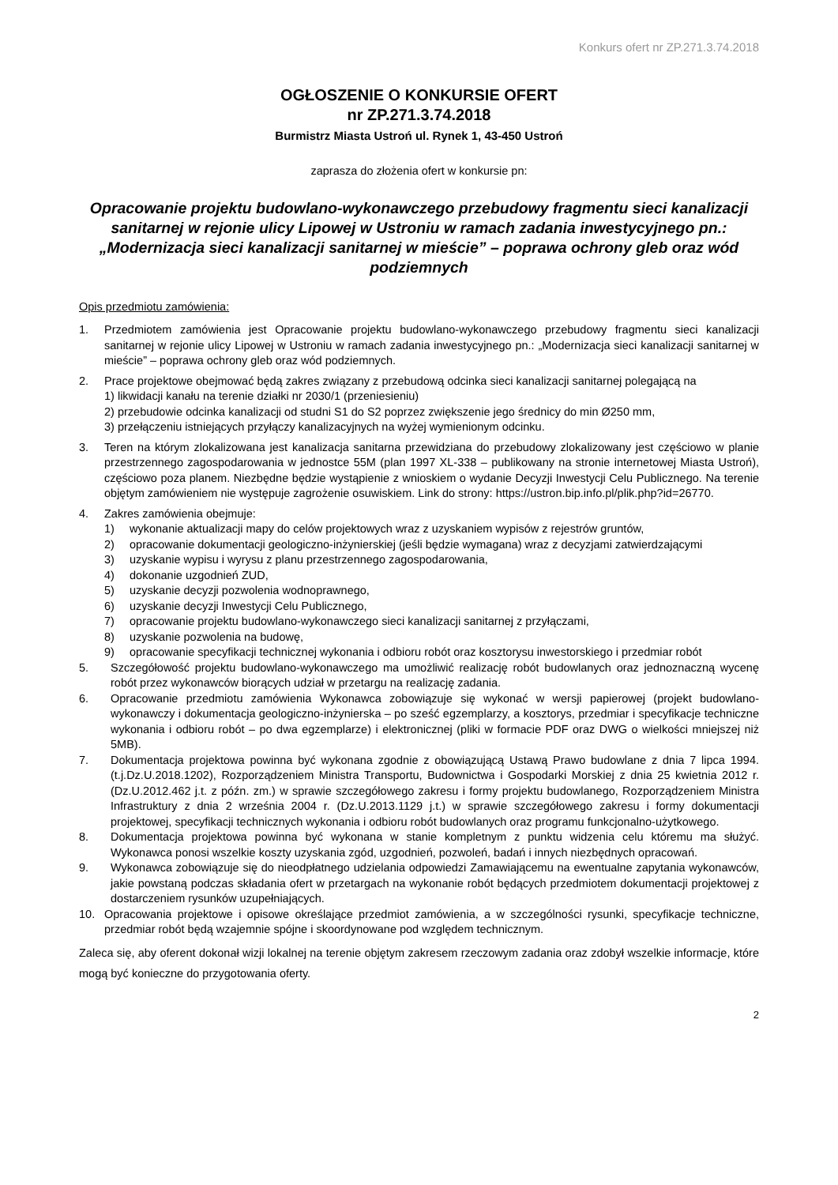Konkurs ofert nr ZP.271.3.74.2018
OGŁOSZENIE O KONKURSIE OFERT
nr ZP.271.3.74.2018
Burmistrz Miasta Ustroń ul. Rynek 1, 43-450 Ustroń
zaprasza do złożenia ofert w konkursie pn:
Opracowanie projektu budowlano-wykonawczego przebudowy fragmentu sieci kanalizacji sanitarnej w rejonie ulicy Lipowej w Ustroniu w ramach zadania inwestycyjnego pn.: „Modernizacja sieci kanalizacji sanitarnej w mieście” – poprawa ochrony gleb oraz wód podziemnych
Opis przedmiotu zamówienia:
1. Przedmiotem zamówienia jest Opracowanie projektu budowlano-wykonawczego przebudowy fragmentu sieci kanalizacji sanitarnej w rejonie ulicy Lipowej w Ustroniu w ramach zadania inwestycyjnego pn.: „Modernizacja sieci kanalizacji sanitarnej w mieście” – poprawa ochrony gleb oraz wód podziemnych.
2. Prace projektowe obejmować będą zakres związany z przebudową odcinka sieci kanalizacji sanitarnej polegającą na
1) likwidacji kanału na terenie działki nr 2030/1 (przeniesieniu)
2) przebudowie odcinka kanalizacji od studni S1 do S2 poprzez zwiększenie jego średnicy do min Ø250 mm,
3) przełączeniu istniejących przyłączy kanalizacyjnych na wyżej wymienionym odcinku.
3. Teren na którym zlokalizowana jest kanalizacja sanitarna przewidziana do przebudowy zlokalizowany jest częściowo w planie przestrzennego zagospodarowania w jednostce 55M (plan 1997 XL-338 – publikowany na stronie internetowej Miasta Ustroń), częściowo poza planem. Niezbędne będzie wystąpienie z wnioskiem o wydanie Decyzji Inwestycji Celu Publicznego. Na terenie objętym zamówieniem nie występuje zagrożenie osuwiskiem. Link do strony: https://ustron.bip.info.pl/plik.php?id=26770.
4. Zakres zamówienia obejmuje:
1) wykonanie aktualizacji mapy do celów projektowych wraz z uzyskaniem wypisów z rejestrów gruntów,
2) opracowanie dokumentacji geologiczno-inżynierskiej (jeśli będzie wymagana) wraz z decyzjami zatwierdzającymi
3) uzyskanie wypisu i wyrysu z planu przestrzennego zagospodarowania,
4) dokonanie uzgodnień ZUD,
5) uzyskanie decyzji pozwolenia wodnoprawnego,
6) uzyskanie decyzji Inwestycji Celu Publicznego,
7) opracowanie projektu budowlano-wykonawczego sieci kanalizacji sanitarnej z przyłączami,
8) uzyskanie pozwolenia na budowę,
9) opracowanie specyfikacji technicznej wykonania i odbioru robót oraz kosztorysu inwestorskiego i przedmiar robót
5. Szczegółowość projektu budowlano-wykonawczego ma umożliwić realizację robót budowlanych oraz jednoznaczną wycenę robót przez wykonawców biorących udział w przetargu na realizację zadania.
6. Opracowanie przedmiotu zamówienia Wykonawca zobowiązuje się wykonać w wersji papierowej (projekt budowlano-wykonawczy i dokumentacja geologiczno-inżynierska – po sześć egzemplarzy, a kosztorys, przedmiar i specyfikacje techniczne wykonania i odbioru robót – po dwa egzemplarze) i elektronicznej (pliki w formacie PDF oraz DWG o wielkości mniejszej niż 5MB).
7. Dokumentacja projektowa powinna być wykonana zgodnie z obowiązującą Ustawą Prawo budowlane z dnia 7 lipca 1994. (t.j.Dz.U.2018.1202), Rozporządzeniem Ministra Transportu, Budownictwa i Gospodarki Morskiej z dnia 25 kwietnia 2012 r. (Dz.U.2012.462 j.t. z późn. zm.) w sprawie szczegółowego zakresu i formy projektu budowlanego, Rozporządzeniem Ministra Infrastruktury z dnia 2 września 2004 r. (Dz.U.2013.1129 j.t.) w sprawie szczegółowego zakresu i formy dokumentacji projektowej, specyfikacji technicznych wykonania i odbioru robót budowlanych oraz programu funkcjonalno-użytkowego.
8. Dokumentacja projektowa powinna być wykonana w stanie kompletnym z punktu widzenia celu któremu ma służyć. Wykonawca ponosi wszelkie koszty uzyskania zgód, uzgodnień, pozwoleń, badań i innych niezbędnych opracowań.
9. Wykonawca zobowiązuje się do nieodpłatnego udzielania odpowiedzi Zamawiającemu na ewentualne zapytania wykonawców, jakie powstaną podczas składania ofert w przetargach na wykonanie robót będących przedmiotem dokumentacji projektowej z dostarczeniem rysunków uzupełniających.
10. Opracowania projektowe i opisowe określające przedmiot zamówienia, a w szczególności rysunki, specyfikacje techniczne, przedmiar robót będą wzajemnie spójne i skoordynowane pod względem technicznym.
Zaleca się, aby oferent dokonał wizji lokalnej na terenie objętym zakresem rzeczowym zadania oraz zdobył wszelkie informacje, które mogą być konieczne do przygotowania oferty.
2